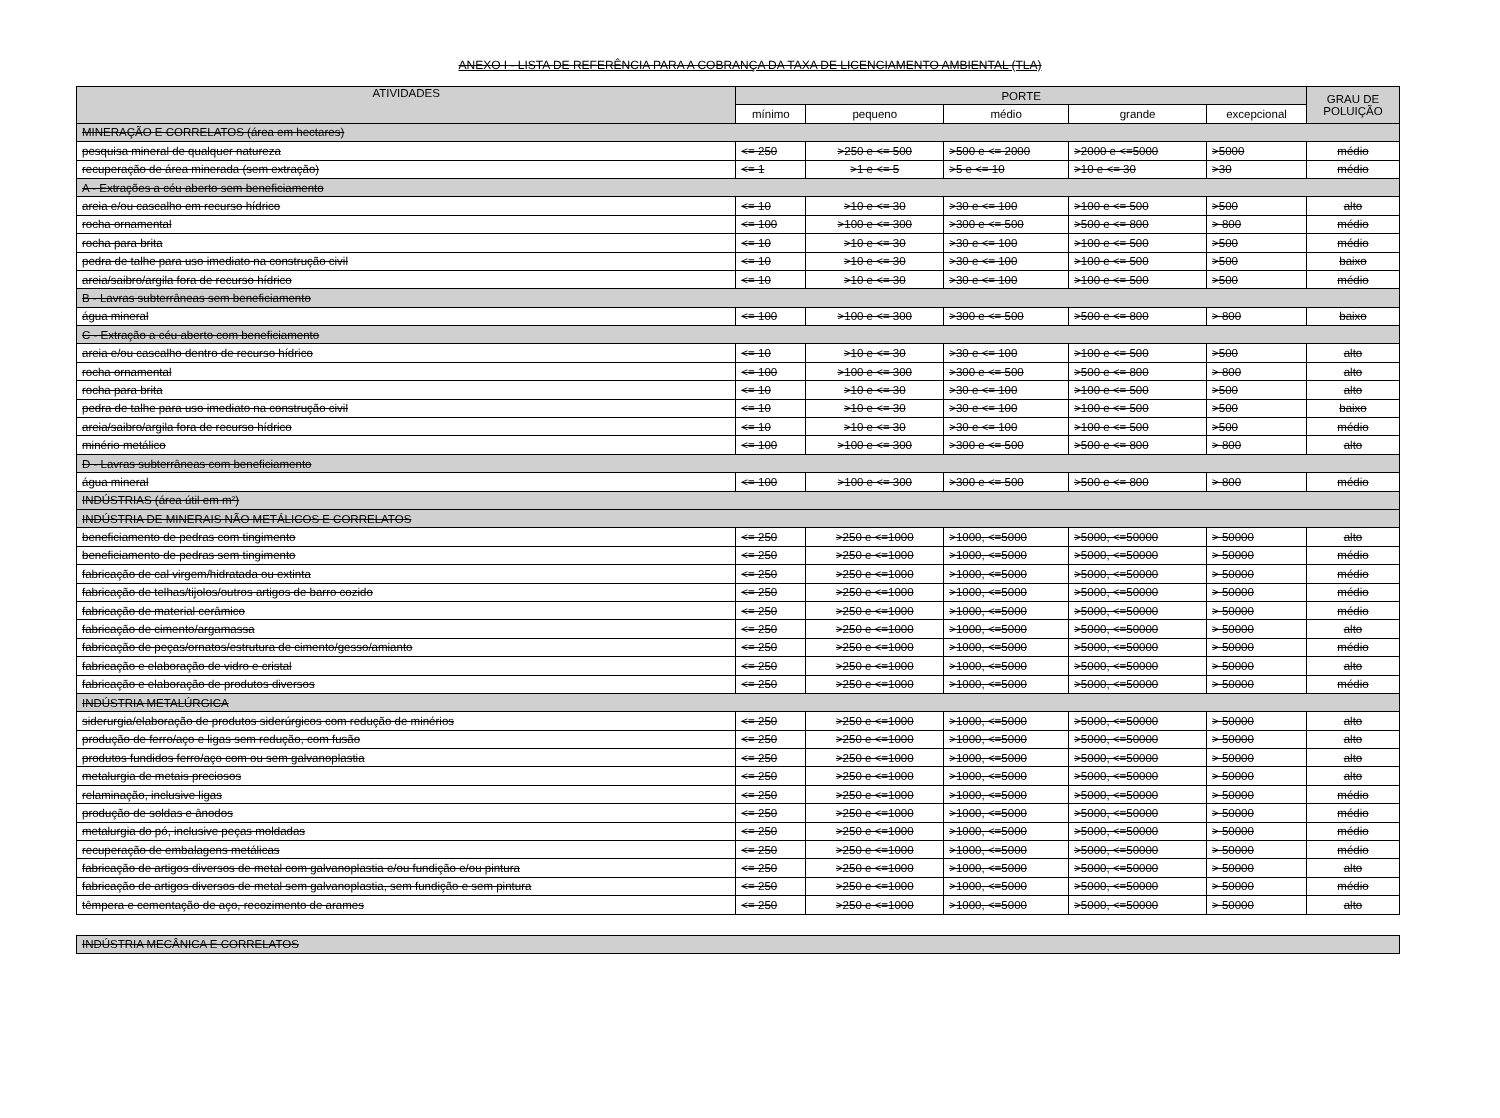ANEXO I - LISTA DE REFERÊNCIA PARA A COBRANÇA DA TAXA DE LICENCIAMENTO AMBIENTAL (TLA)
| ATIVIDADES | PORTE | | | | | GRAU DE POLUIÇÃO |
| --- | --- | --- | --- | --- | --- | --- |
| | mínimo | pequeno | médio | grande | excepcional | |
| MINERAÇÃO E CORRELATOS (área em hectares) | | | | | | |
| pesquisa mineral de qualquer natureza | <= 250 | >250 e <= 500 | >500 e <= 2000 | >2000 e <=5000 | >5000 | médio |
| recuperação de área minerada (sem extração) | <= 1 | >1 e <= 5 | >5 e <= 10 | >10 e <= 30 | >30 | médio |
| A - Extrações a céu aberto sem beneficiamento | | | | | | |
| areia e/ou cascalho em recurso hídrico | <= 10 | >10 e <= 30 | >30 e <= 100 | >100 e <= 500 | >500 | alto |
| rocha ornamental | <= 100 | >100 e <= 300 | >300 e <= 500 | >500 e <= 800 | > 800 | médio |
| rocha para brita | <= 10 | >10 e <= 30 | >30 e <= 100 | >100 e <= 500 | >500 | médio |
| pedra de talhe para uso imediato na construção civil | <= 10 | >10 e <= 30 | >30 e <= 100 | >100 e <= 500 | >500 | baixo |
| areia/saibro/argila fora de recurso hídrico | <= 10 | >10 e <= 30 | >30 e <= 100 | >100 e <= 500 | >500 | médio |
| B - Lavras subterrâneas sem beneficiamento | | | | | | |
| água mineral | <= 100 | >100 e <= 300 | >300 e <= 500 | >500 e <= 800 | > 800 | baixo |
| C - Extração a céu aberto com beneficiamento | | | | | | |
| areia e/ou cascalho dentro de recurso hídrico | <= 10 | >10 e <= 30 | >30 e <= 100 | >100 e <= 500 | >500 | alto |
| rocha ornamental | <= 100 | >100 e <= 300 | >300 e <= 500 | >500 e <= 800 | > 800 | alto |
| rocha para brita | <= 10 | >10 e <= 30 | >30 e <= 100 | >100 e <= 500 | >500 | alto |
| pedra de talhe para uso imediato na construção civil | <= 10 | >10 e <= 30 | >30 e <= 100 | >100 e <= 500 | >500 | baixo |
| areia/saibro/argila fora de recurso hídrico | <= 10 | >10 e <= 30 | >30 e <= 100 | >100 e <= 500 | >500 | médio |
| minério metálico | <= 100 | >100 e <= 300 | >300 e <= 500 | >500 e <= 800 | > 800 | alto |
| D - Lavras subterrâneas com beneficiamento | | | | | | |
| água mineral | <= 100 | >100 e <= 300 | >300 e <= 500 | >500 e <= 800 | > 800 | médio |
| INDÚSTRIAS (área útil em m²) | | | | | | |
| INDÚSTRIA DE MINERAIS NÃO METÁLICOS E CORRELATOS | | | | | | |
| beneficiamento de pedras com tingimento | <= 250 | >250 e <=1000 | >1000, <=5000 | >5000, <=50000 | > 50000 | alto |
| beneficiamento de pedras sem tingimento | <= 250 | >250 e <=1000 | >1000, <=5000 | >5000, <=50000 | > 50000 | médio |
| fabricação de cal virgem/hidratada ou extinta | <= 250 | >250 e <=1000 | >1000, <=5000 | >5000, <=50000 | > 50000 | médio |
| fabricação de telhas/tijolos/outros artigos de barro cozido | <= 250 | >250 e <=1000 | >1000, <=5000 | >5000, <=50000 | > 50000 | médio |
| fabricação de material cerâmico | <= 250 | >250 e <=1000 | >1000, <=5000 | >5000, <=50000 | > 50000 | médio |
| fabricação de cimento/argamassa | <= 250 | >250 e <=1000 | >1000, <=5000 | >5000, <=50000 | > 50000 | alto |
| fabricação de peças/ornatos/estrutura de cimento/gesso/amianto | <= 250 | >250 e <=1000 | >1000, <=5000 | >5000, <=50000 | > 50000 | médio |
| fabricação e elaboração de vidro e cristal | <= 250 | >250 e <=1000 | >1000, <=5000 | >5000, <=50000 | > 50000 | alto |
| fabricação e elaboração de produtos diversos | <= 250 | >250 e <=1000 | >1000, <=5000 | >5000, <=50000 | > 50000 | médio |
| INDÚSTRIA METALÚRGICA | | | | | | |
| siderurgia/elaboração de produtos siderúrgicos com redução de minérios | <= 250 | >250 e <=1000 | >1000, <=5000 | >5000, <=50000 | > 50000 | alto |
| produção de ferro/aço e ligas sem redução, com fusão | <= 250 | >250 e <=1000 | >1000, <=5000 | >5000, <=50000 | > 50000 | alto |
| produtos fundidos ferro/aço com ou sem galvanoplastia | <= 250 | >250 e <=1000 | >1000, <=5000 | >5000, <=50000 | > 50000 | alto |
| metalurgia de metais preciosos | <= 250 | >250 e <=1000 | >1000, <=5000 | >5000, <=50000 | > 50000 | alto |
| relaminação, inclusive ligas | <= 250 | >250 e <=1000 | >1000, <=5000 | >5000, <=50000 | > 50000 | médio |
| produção de soldas e ânodos | <= 250 | >250 e <=1000 | >1000, <=5000 | >5000, <=50000 | > 50000 | médio |
| metalurgia do pó, inclusive peças moldadas | <= 250 | >250 e <=1000 | >1000, <=5000 | >5000, <=50000 | > 50000 | médio |
| recuperação de embalagens metálicas | <= 250 | >250 e <=1000 | >1000, <=5000 | >5000, <=50000 | > 50000 | médio |
| fabricação de artigos diversos de metal com galvanoplastia e/ou fundição e/ou pintura | <= 250 | >250 e <=1000 | >1000, <=5000 | >5000, <=50000 | > 50000 | alto |
| fabricação de artigos diversos de metal sem galvanoplastia, sem fundição e sem pintura | <= 250 | >250 e <=1000 | >1000, <=5000 | >5000, <=50000 | > 50000 | médio |
| têmpera e cementação de aço, recozimento de arames | <= 250 | >250 e <=1000 | >1000, <=5000 | >5000, <=50000 | > 50000 | alto |
| INDÚSTRIA MECÂNICA E CORRELATOS |